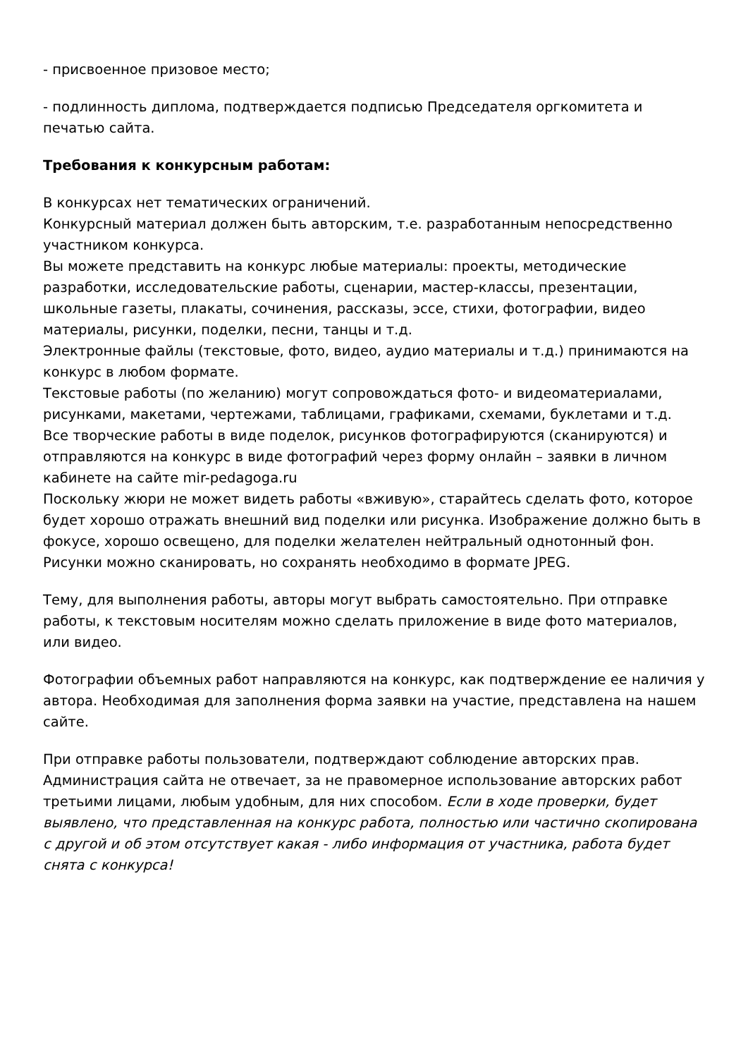- присвоенное призовое место;
- подлинность диплома, подтверждается подписью Председателя оргкомитета и печатью сайта.
Требования к конкурсным работам:
В конкурсах нет тематических ограничений.
Конкурсный материал должен быть авторским, т.е. разработанным непосредственно участником конкурса.
Вы можете представить на конкурс любые материалы: проекты, методические разработки, исследовательские работы, сценарии, мастер-классы, презентации, школьные газеты, плакаты, сочинения, рассказы, эссе, стихи, фотографии, видео материалы, рисунки, поделки, песни, танцы и т.д.
Электронные файлы (текстовые, фото, видео, аудио материалы и т.д.) принимаются на конкурс в любом формате.
Текстовые работы (по желанию) могут сопровождаться фото- и видеоматериалами, рисунками, макетами, чертежами, таблицами, графиками, схемами, буклетами и т.д.
Все творческие работы в виде поделок, рисунков фотографируются (сканируются) и отправляются на конкурс в виде фотографий через форму онлайн – заявки в личном кабинете на сайте mir-pedagoga.ru
Поскольку жюри не может видеть работы «вживую», старайтесь сделать фото, которое будет хорошо отражать внешний вид поделки или рисунка. Изображение должно быть в фокусе, хорошо освещено, для поделки желателен нейтральный однотонный фон. Рисунки можно сканировать, но сохранять необходимо в формате JPEG.
Тему, для выполнения работы, авторы могут выбрать самостоятельно. При отправке работы, к текстовым носителям можно сделать приложение в виде фото материалов, или видео.
Фотографии объемных работ направляются на конкурс, как подтверждение ее наличия у автора. Необходимая для заполнения форма заявки на участие, представлена на нашем сайте.
При отправке работы пользователи, подтверждают соблюдение авторских прав. Администрация сайта не отвечает, за не правомерное использование авторских работ третьими лицами, любым удобным, для них способом. Если в ходе проверки, будет выявлено, что представленная на конкурс работа, полностью или частично скопирована с другой и об этом отсутствует какая - либо информация от участника, работа будет снята с конкурса!